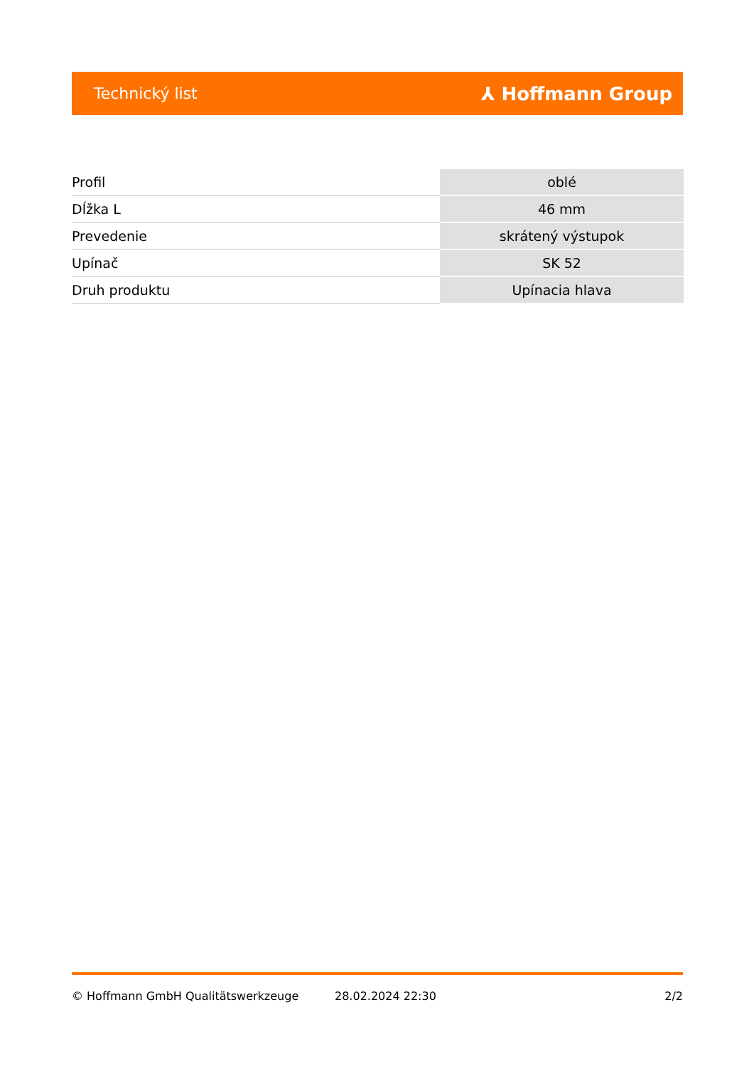Technický list ⅄ Hoffmann Group
| Profil | oblé |
| Dĺžka L | 46 mm |
| Prevedenie | skrátený výstupok |
| Upínač | SK 52 |
| Druh produktu | Upínacia hlava |
© Hoffmann GmbH Qualitätswerkzeuge 28.02.2024 22:30 2/2